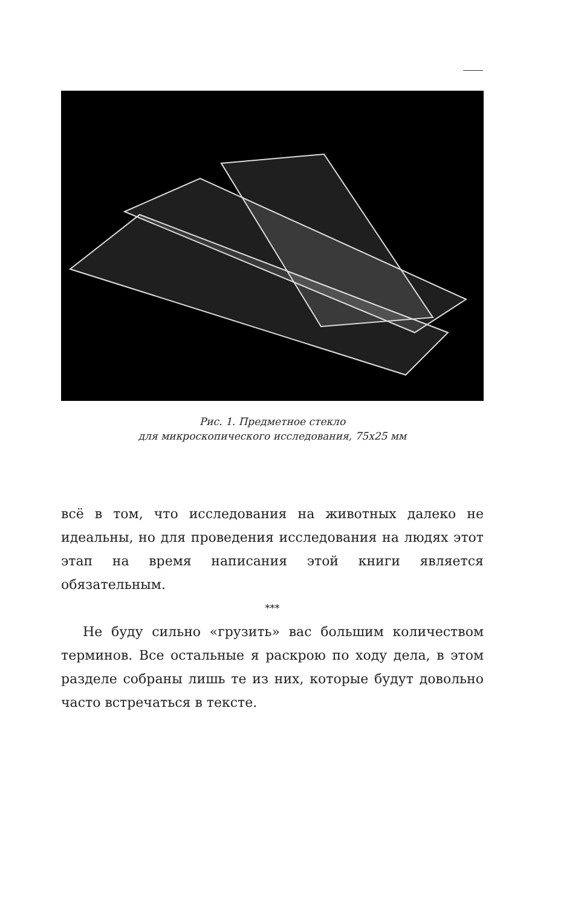Рис. 1. Предметное стекло
для микроскопического исследования, 75х25 мм
всё в том, что исследования на животных далеко не идеальны, но для проведения исследования на людях этот этап на время написания этой книги является обязательным.
***
Не буду сильно «грузить» вас большим количеством терминов. Все остальные я раскрою по ходу дела, в этом разделе собраны лишь те из них, которые будут довольно часто встречаться в тексте.